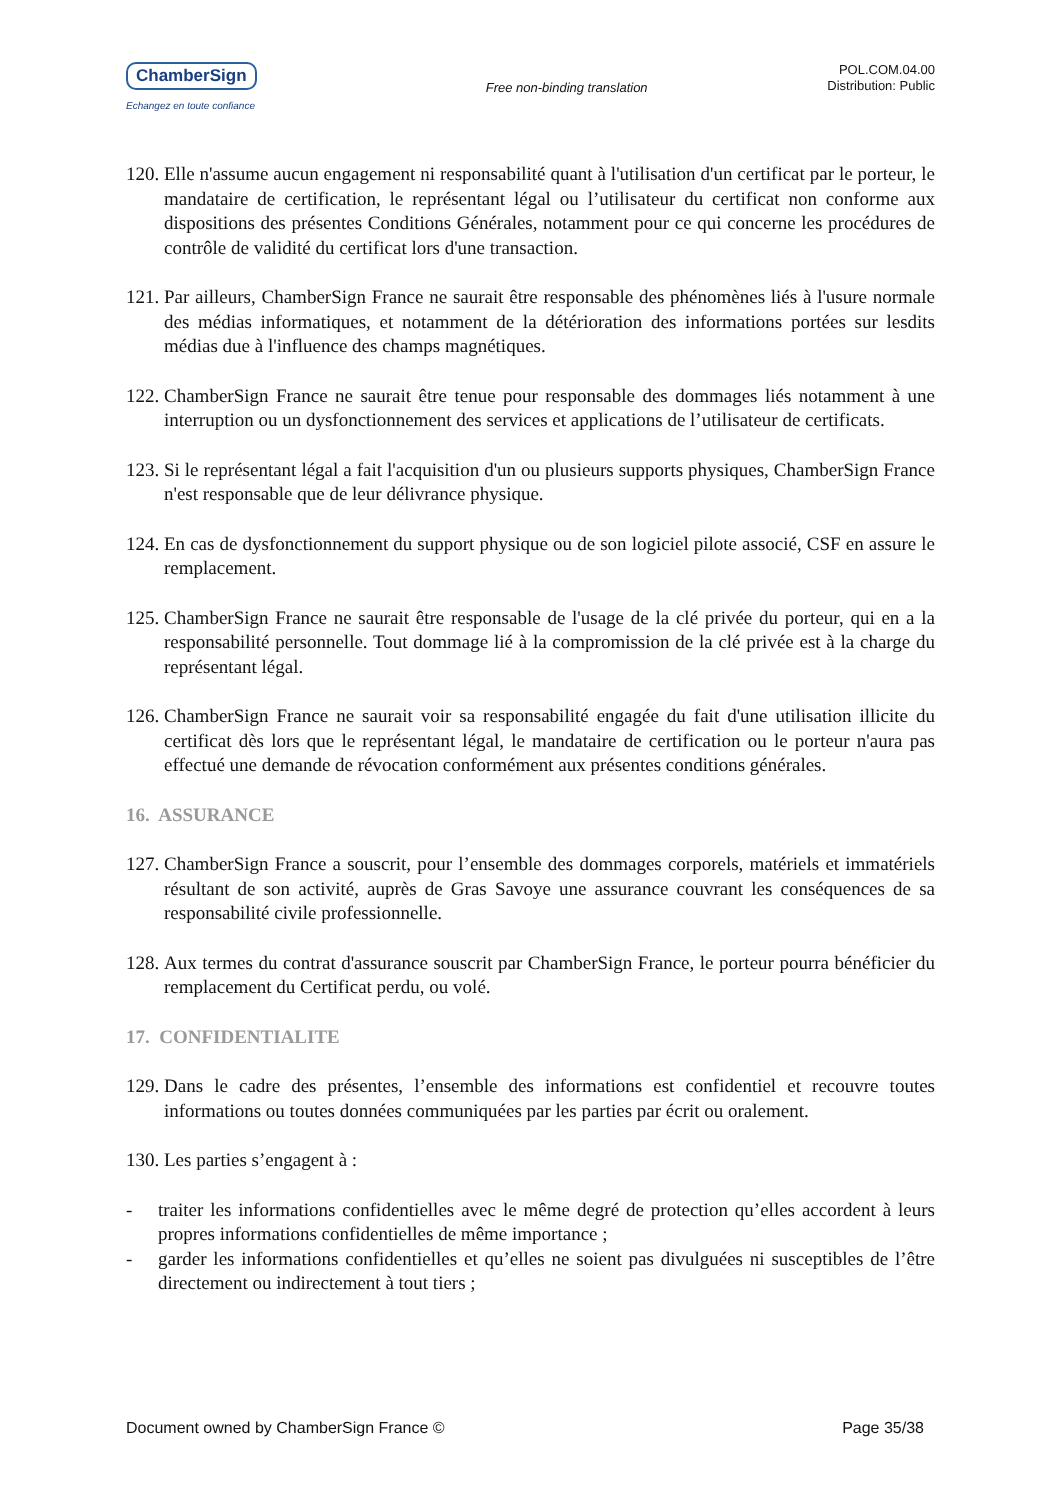ChamberSign
Echangez en toute confiance
Free non-binding translation
POL.COM.04.00
Distribution: Public
120.
Elle n'assume aucun engagement ni responsabilité quant à l'utilisation d'un certificat par le porteur, le mandataire de certification, le représentant légal ou l’utilisateur du certificat non conforme aux dispositions des présentes Conditions Générales, notamment pour ce qui concerne les procédures de contrôle de validité du certificat lors d'une transaction.
121.
Par ailleurs, ChamberSign France ne saurait être responsable des phénomènes liés à l'usure normale des médias informatiques, et notamment de la détérioration des informations portées sur lesdits médias due à l'influence des champs magnétiques.
122.
ChamberSign France ne saurait être tenue pour responsable des dommages liés notamment à une interruption ou un dysfonctionnement des services et applications de l’utilisateur de certificats.
123.
Si le représentant légal a fait l'acquisition d'un ou plusieurs supports physiques, ChamberSign France n'est responsable que de leur délivrance physique.
124.
En cas de dysfonctionnement du support physique ou de son logiciel pilote associé, CSF en assure le remplacement.
125.
ChamberSign France ne saurait être responsable de l'usage de la clé privée du porteur, qui en a la responsabilité personnelle. Tout dommage lié à la compromission de la clé privée est à la charge du représentant légal.
126.
ChamberSign France ne saurait voir sa responsabilité engagée du fait d'une utilisation illicite du certificat dès lors que le représentant légal, le mandataire de certification ou le porteur n'aura pas effectué une demande de révocation conformément aux présentes conditions générales.
16. ASSURANCE
127.
ChamberSign France a souscrit, pour l’ensemble des dommages corporels, matériels et immatériels résultant de son activité, auprès de Gras Savoye une assurance couvrant les conséquences de sa responsabilité civile professionnelle.
128.
Aux termes du contrat d'assurance souscrit par ChamberSign France, le porteur pourra bénéficier du remplacement du Certificat perdu, ou volé.
17. CONFIDENTIALITE
129.
Dans le cadre des présentes, l’ensemble des informations est confidentiel et recouvre toutes informations ou toutes données communiquées par les parties par écrit ou oralement.
130.
Les parties s’engagent à :
- traiter les informations confidentielles avec le même degré de protection qu’elles accordent à leurs propres informations confidentielles de même importance ;
- garder les informations confidentielles et qu’elles ne soient pas divulguées ni susceptibles de l’être directement ou indirectement à tout tiers ;
Document owned by ChamberSign France © Page 35/38